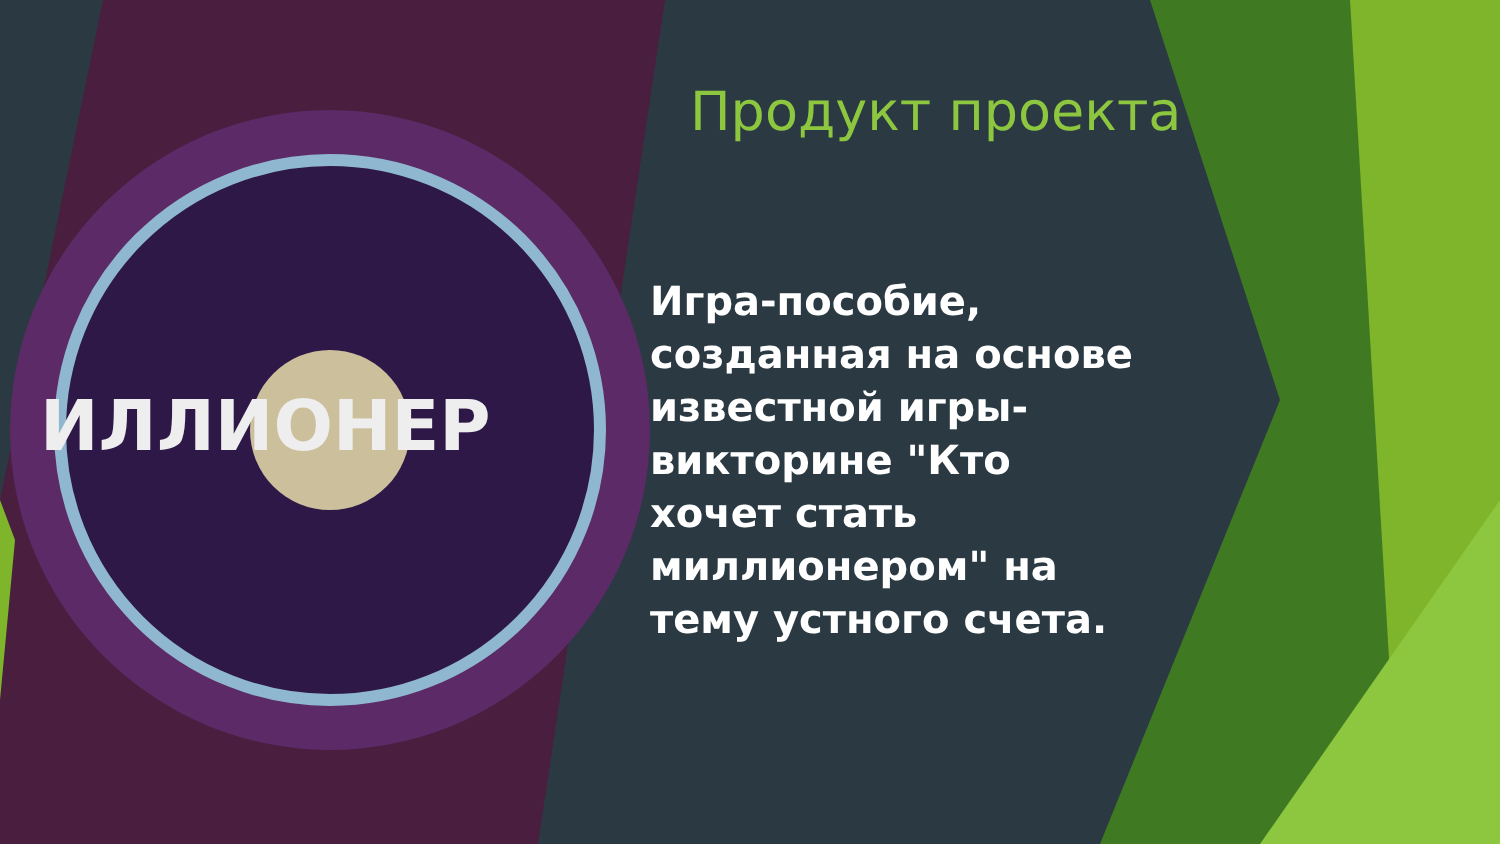ИЛЛИОНЕР
Продукт проекта
Игра-пособие, созданная на основе известной игры-викторине "Кто хочет стать миллионером" на тему устного счета.